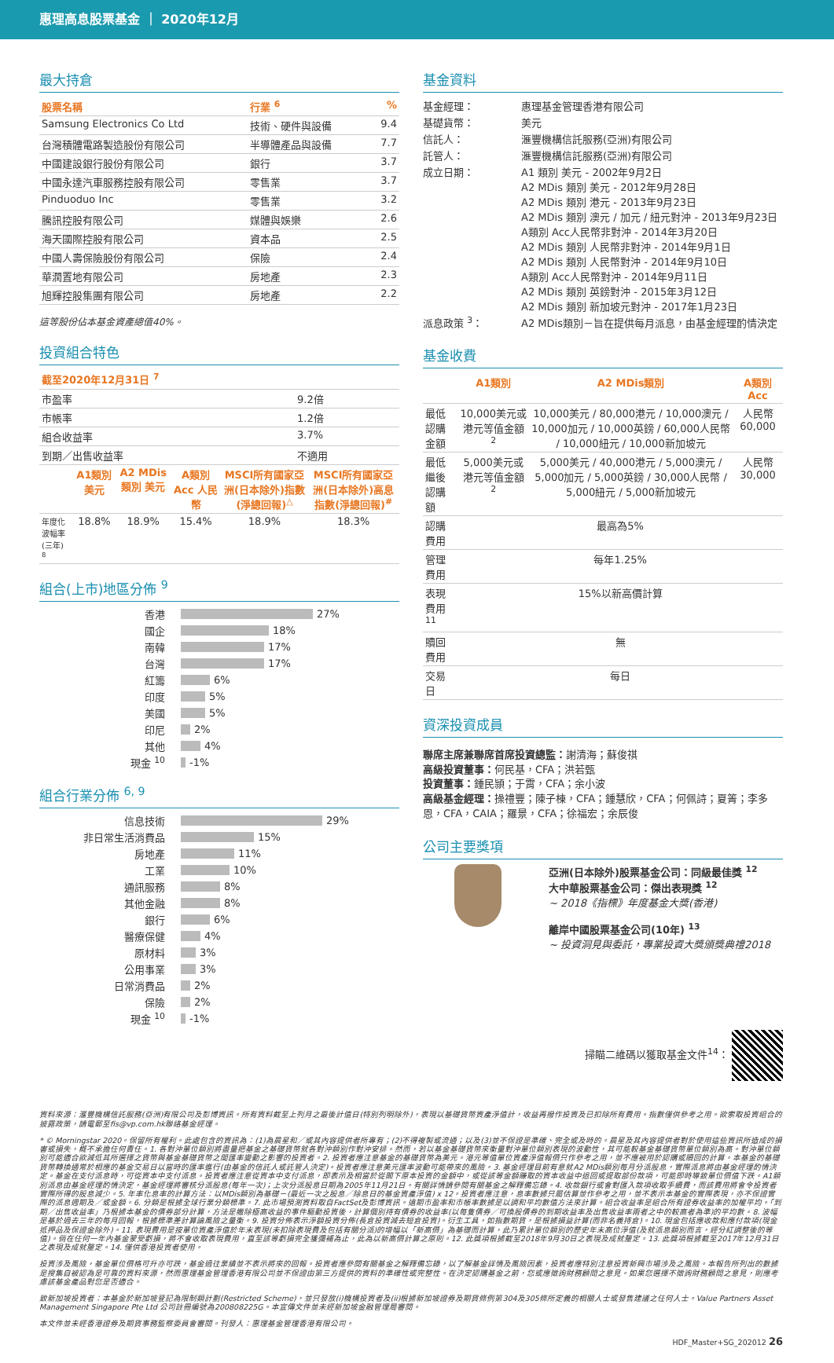惠理高息股票基金 ｜ 2020年12月
最大持倉
| 股票名稱 | 行業 <sup>6</sup> | % |
| --- | --- | --- |
| Samsung Electronics Co Ltd | 技術、硬件與設備 | 9.4 |
| 台灣積體電路製造股份有限公司 | 半導體產品與設備 | 7.7 |
| 中國建設銀行股份有限公司 | 銀行 | 3.7 |
| 中國永達汽車服務控股有限公司 | 零售業 | 3.7 |
| Pinduoduo Inc | 零售業 | 3.2 |
| 騰訊控股有限公司 | 媒體與娛樂 | 2.6 |
| 海天國際控股有限公司 | 資本品 | 2.5 |
| 中國人壽保險股份有限公司 | 保險 | 2.4 |
| 華潤置地有限公司 | 房地產 | 2.3 |
| 旭輝控股集團有限公司 | 房地產 | 2.2 |
這等股份佔本基金資產總值40%。
投資組合特色
| 截至2020年12月31日 <sup>7</sup> | |
| --- | --- |
| 市盈率 | 9.2倍 |
| 市帳率 | 1.2倍 |
| 組合收益率 | 3.7% |
| 到期／出售收益率 | 不適用 |
| | A1類別 美元 | A2 MDis 類別 美元 | A類別 Acc 人民幣 | MSCI所有國家亞洲(日本除外)指數(淨總回報)<sup>△</sup> | MSCI所有國家亞洲(日本除外)高息指數(淨總回報)<sup>#</sup> |
| --- | --- | --- | --- | --- | --- |
| 年度化波幅率(三年) <sup>8</sup> | 18.8% | 18.9% | 15.4% | 18.9% | 18.3% |
組合(上市)地區分佈 <sup>9</sup>
香港 27%
國企 18%
南韓 17%
台灣 17%
紅籌 6%
印度 5%
美國 5%
印尼 2%
其他 4%
現金 <sup>10</sup> -1%
組合行業分佈 <sup>6, 9</sup>
信息技術 29%
非日常生活消費品 15%
房地產 11%
工業 10%
通訊服務 8%
其他金融 8%
銀行 6%
醫療保健 4%
原材料 3%
公用事業 3%
日常消費品 2%
保險 2%
現金 <sup>10</sup> -1%
基金資料
| 基金經理： | 惠理基金管理香港有限公司 |
| 基礎貨幣： | 美元 |
| 信託人： | 滙豐機構信託服務(亞洲)有限公司 |
| 託管人： | 滙豐機構信託服務(亞洲)有限公司 |
| 成立日期： | A1 類別 美元 - 2002年9月2日 A2 MDis 類別 美元 - 2012年9月28日 A2 MDis 類別 港元 - 2013年9月23日 A2 MDis 類別 澳元 / 加元 / 紐元對沖 - 2013年9月23日 A類別 Acc人民幣非對沖 - 2014年3月20日 A2 MDis 類別 人民幣非對沖 - 2014年9月1日 A2 MDis 類別 人民幣對沖 - 2014年9月10日 A類別 Acc人民幣對沖 - 2014年9月11日 A2 MDis 類別 英鎊對沖 - 2015年3月12日 A2 MDis 類別 新加坡元對沖 - 2017年1月23日 |
| 派息政策 <sup>3</sup>： | A2 MDis類別－旨在提供每月派息，由基金經理酌情決定 |
基金收費
| | A1類別 | A2 MDis類別 | A類別 Acc |
| --- | --- | --- | --- |
| 最低認購金額 | 10,000美元或港元等值金額<sup>2</sup> | 10,000美元 / 80,000港元 / 10,000澳元 / 10,000加元 / 10,000英鎊 / 60,000人民幣 / 10,000紐元 / 10,000新加坡元 | 人民幣60,000 |
| 最低繼後認購額 | 5,000美元或港元等值金額<sup>2</sup> | 5,000美元 / 40,000港元 / 5,000澳元 / 5,000加元 / 5,000英鎊 / 30,000人民幣 / 5,000紐元 / 5,000新加坡元 | 人民幣30,000 |
| 認購費用 | 最高為5% | | |
| 管理費用 | 每年1.25% | | |
| 表現費用 <sup>11</sup> | 15%以新高價計算 | | |
| 贖回費用 | 無 | | |
| 交易日 | 每日 | | |
資深投資成員
聯席主席兼聯席首席投資總監：謝清海；蘇俊祺
高級投資董事：何民基，CFA；洪若甄
投資董事：鍾民頴；于霄，CFA；余小波
高級基金經理：操禮豐；陳子棟，CFA；鍾慧欣，CFA；何佩詩；夏箐；李多恩，CFA，CAIA；羅景，CFA；徐福宏；余辰俊
公司主要獎項
亞洲(日本除外)股票基金公司：同級最佳獎 <sup>12</sup>
大中華股票基金公司：傑出表現獎 <sup>12</sup>
~ 2018《指標》年度基金大獎(香港)
離岸中國股票基金公司(10年) <sup>13</sup>
~ 投資洞見與委託，專業投資大獎頒獎典禮2018
掃瞄二維碼以獲取基金文件<sup>14</sup>：
資料來源：滙豐機構信託服務(亞洲)有限公司及彭博資訊。所有資料截至上列月之最後計值日(特別列明除外)，表現以基礎貨幣資產淨值計，收益再撥作投資及已扣除所有費用。指數僅供參考之用。欲索取投資組合的披露政策，請電郵至fis@vp.com.hk聯絡基金經理。
* © Morningstar 2020。保留所有權利。此處包含的資訊為：(1)為晨星和／或其內容提供者所專有；(2)不得複製或流通；以及(3)並不保證是準確、完全或及時的。晨星及其內容提供者對於使用這些資訊所造成的損害或損失，概不承擔任何責任。1. 各對沖單位類別將盡量把基金之基礎貨幣就各對沖類別作對沖安排。然而，若以基金基礎貨幣來衡量對沖單位類別表現的波動性，其可能較基金基礎貨幣單位類別為高。對沖單位類別可能適合欲減低其所選擇之貨幣與基金基礎貨幣之間匯率變動之影響的投資者。2. 投資者應注意基金的基礎貨幣為美元。港元等值單位資產淨值報價只作參考之用，並不應被用於認購或贖回的計算。本基金的基礎貨幣轉換通常於相應的基金交易日以當時的匯率進行(由基金的信託人或託管人決定)。投資者應注意美元匯率波動可能帶來的風險。3. 基金經理目前有意就A2 MDis類別每月分派股息，實際派息將由基金經理酌情決定。基金在支付派息時，可從資本中支付派息。投資者應注意從資本中支付派息，即表示及相當於從閣下原本投資的金額中，或從該等金額賺取的資本收益中退回或提取部份款項，可能即時導致單位價值下跌。A1類別派息由基金經理酌情決定，基金經理將審核分派股息(每年一次)；上次分派股息日期為2005年11月21日。有關詳情請參閱有關基金之解釋備忘錄。4. 收款銀行或會對匯入款項收取手續費，而該費用將會令投資者實際所得的股息減少。5. 年率化息率的計算方法：以MDis類別為基礎－(最近一次之股息／除息日的基金資產淨值) x 12。投資者應注意，息率數據只屬估算並作參考之用，並不表示本基金的實際表現，亦不保證實際的派息週期及／或金額。6. 分類是根據全球行業分類標準。7. 此市場預測資料取自FactSet及彭博資訊。遠期市盈率和市帳率數據是以調和平均數值方法來計算。組合收益率是組合所有證券收益率的加權平均。「到期／出售收益率」乃根據本基金的債券部分計算，方法是撇除極高收益的事件驅動投資後，計算個別持有債券的收益率(以每隻債券／可換股債券的到期收益率及出售收益率兩者之中的較高者為準)的平均數。8. 波幅是基於過去三年的每月回報，根據標準差計算論風險之量衡。9. 投資分佈表示淨額投資分佈(長倉投資減去短倉投資)。衍生工具，如指數期貨，是根據損益計算(而非名義持倉)。10. 現金包括應收款和應付款項(現金抵押品及保證金除外)。11. 表現費用是按單位資產淨值於年末表現(未扣除表現費及包括有關分派)的增幅以「新高價」為基礎而計算，此乃累計單位類別的歷史年末高位淨值(及就派息類別而言，經分紅調整後的等值)。倘在任何一年內基金蒙受虧損，將不會收取表現費用，直至該等虧損完全獲彌補為止，此為以新高價計算之原則。12. 此獎項根據截至2018年9月30日之表現及成就釐定。13. 此獎項根據截至2017年12月31日之表現及成就釐定。14. 僅供香港投資者使用。
投資涉及風險，基金單位價格可升亦可跌，基金過往業績並不表示將來的回報。投資者應參閱有關基金之解釋備忘錄，以了解基金詳情及風險因素，投資者應特別注意投資新興市場涉及之風險。本報告所列出的數據是搜集自被認為是可靠的資料來源，然而惠理基金管理香港有限公司並不保證由第三方提供的資料的準確性或完整性。在決定認購基金之前，您或應徵詢財務顧問之意見。如果您選擇不徵詢財務顧問之意見，則應考慮該基金產品對您是否適合。
致新加坡投資者：本基金於新加坡登記為限制類計劃(Restricted Scheme)，並只發放(i)機構投資者及(ii)根據新加坡證券及期貨條例第304及305條所定義的相關人士或發售建議之任何人士。Value Partners Asset Management Singapore Pte Ltd 公司註冊編號為200808225G。本宣傳文件並未經新加坡金融管理局審閱。
本文件並未經香港證券及期貨事務監察委員會審閱。刊發人：惠理基金管理香港有限公司。
HDF_Master+SG_202012 26